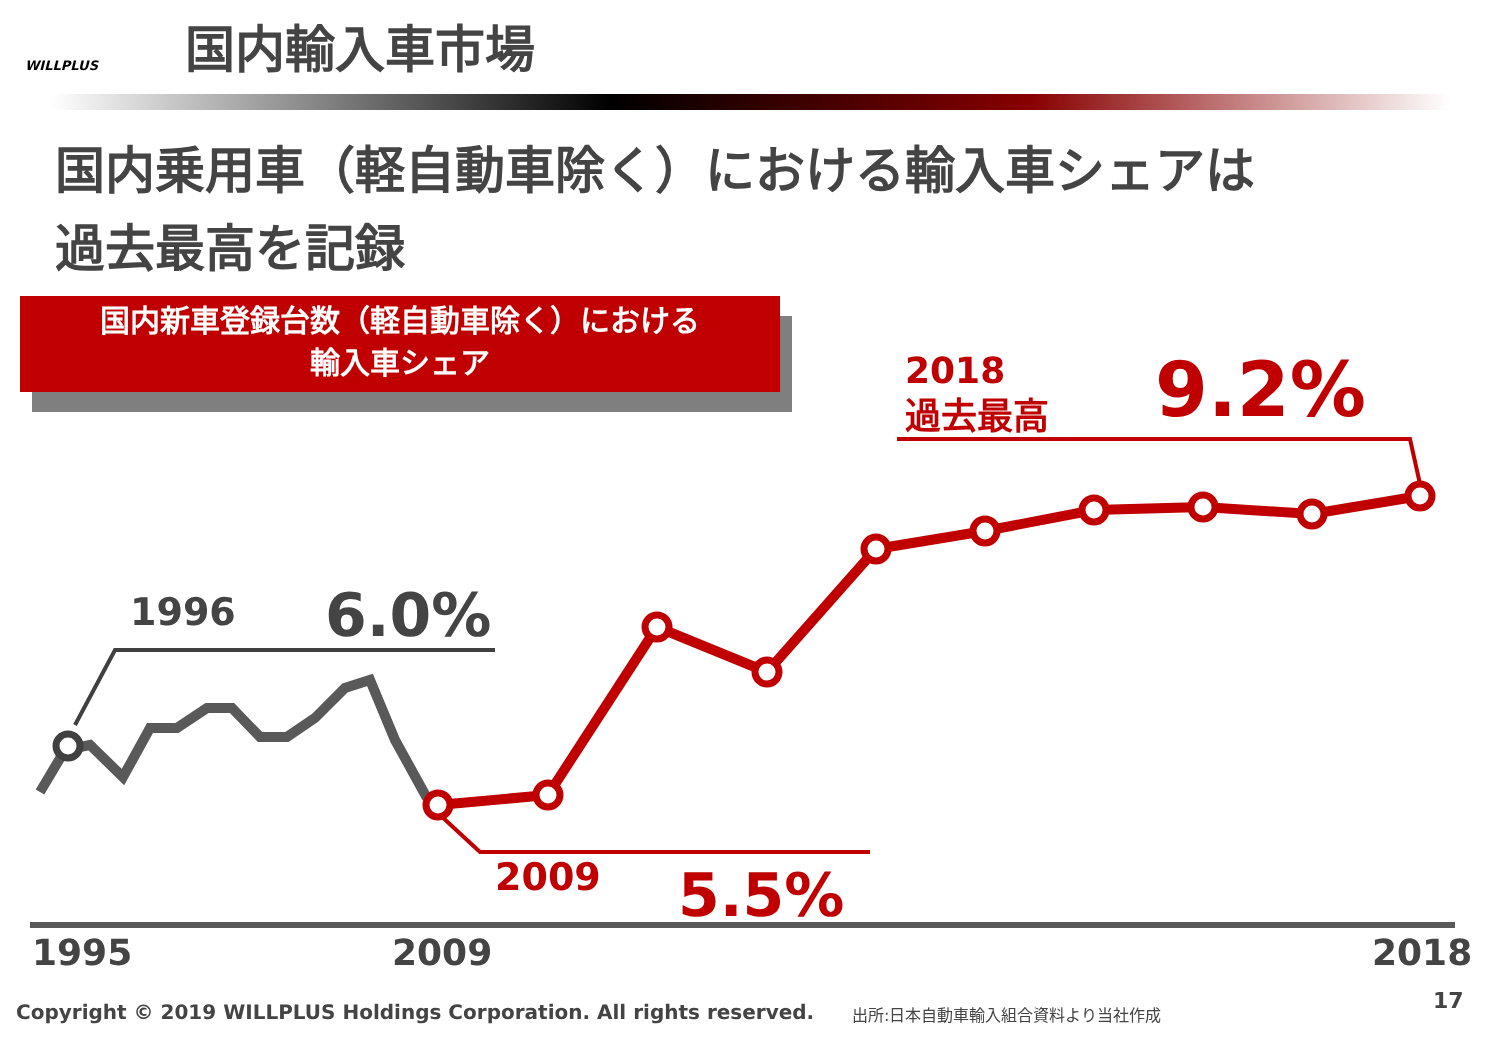WILLPLUS
国内輸入車市場
国内乗用車（軽自動車除く）における輸入車シェアは
過去最高を記録
国内新車登録台数（軽自動車除く）における
輸入車シェア
1996 6.0%
2009 5.5%
2018
過去最高
9.2%
1995 2009 2018
Copyright © 2019 WILLPLUS Holdings Corporation. All rights reserved.
出所:日本自動車輸入組合資料より当社作成
17